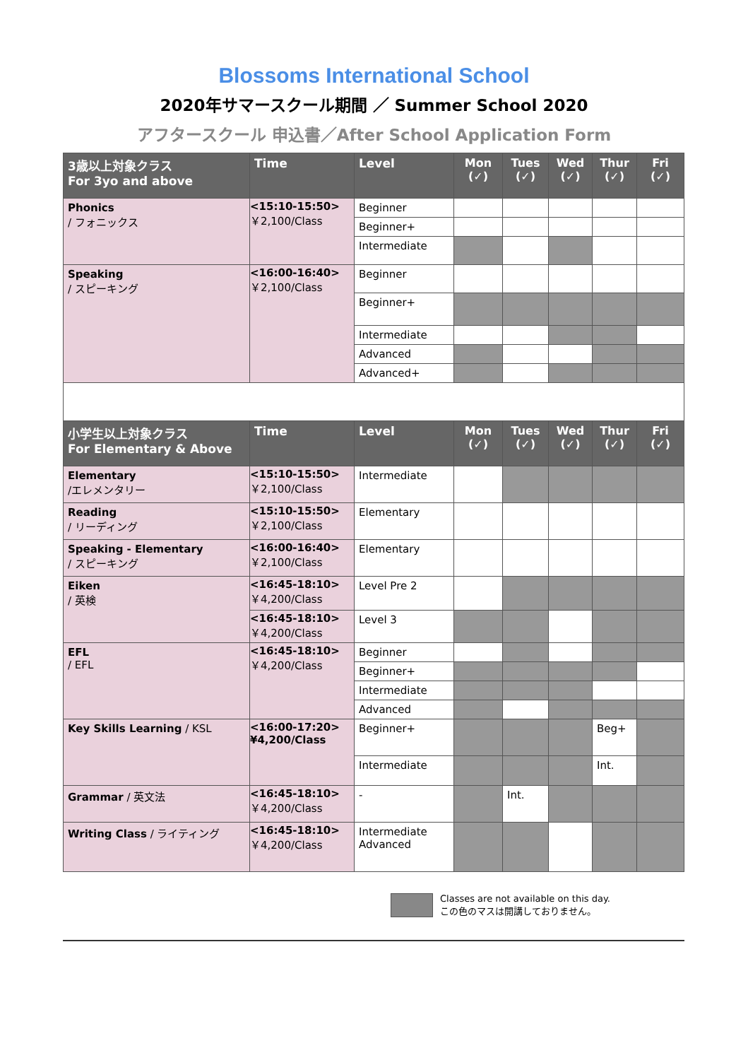Blossoms International School
2020年サマースクール期間 ／ Summer School 2020
アフタースクール 申込書／After School Application Form
| 3歳以上対象クラス For 3yo and above | Time | Level | Mon (✓) | Tues (✓) | Wed (✓) | Thur (✓) | Fri (✓) |
| --- | --- | --- | --- | --- | --- | --- | --- |
| Phonics / フォニックス | <15:10-15:50> ￥2,100/Class | Beginner | | | | | |
| | | Beginner+ | | | | | |
| | | Intermediate | | | | | |
| Speaking / スピーキング | <16:00-16:40> ￥2,100/Class | Beginner | | | | | |
| | | Beginner+ | | | | | |
| | | Intermediate | | | | | |
| | | Advanced | | | | | |
| | | Advanced+ | | | | | |
| 小学生以上対象クラス For Elementary & Above | Time | Level | Mon (✓) | Tues (✓) | Wed (✓) | Thur (✓) | Fri (✓) |
| Elementary /エレメンタリー | <15:10-15:50> ￥2,100/Class | Intermediate | | | | | |
| Reading / リーディング | <15:10-15:50> ￥2,100/Class | Elementary | | | | | |
| Speaking - Elementary / スピーキング | <16:00-16:40> ￥2,100/Class | Elementary | | | | | |
| Eiken / 英検 | <16:45-18:10> ￥4,200/Class | Level Pre 2 | | | | | |
| | <16:45-18:10> ￥4,200/Class | Level 3 | | | | | |
| EFL / EFL | <16:45-18:10> ￥4,200/Class | Beginner | | | | | |
| | | Beginner+ | | | | | |
| | | Intermediate | | | | | |
| | | Advanced | | | | | |
| Key Skills Learning / KSL | <16:00-17:20> ¥4,200/Class | Beginner+ | | | | Beg+ | |
| | | Intermediate | | | | Int. | |
| Grammar / 英文法 | <16:45-18:10> ￥4,200/Class | - | | Int. | | | |
| Writing Class / ライティング | <16:45-18:10> ￥4,200/Class | Intermediate Advanced | | | | | |
Classes are not available on this day.
この色のマスは開講しておりません。